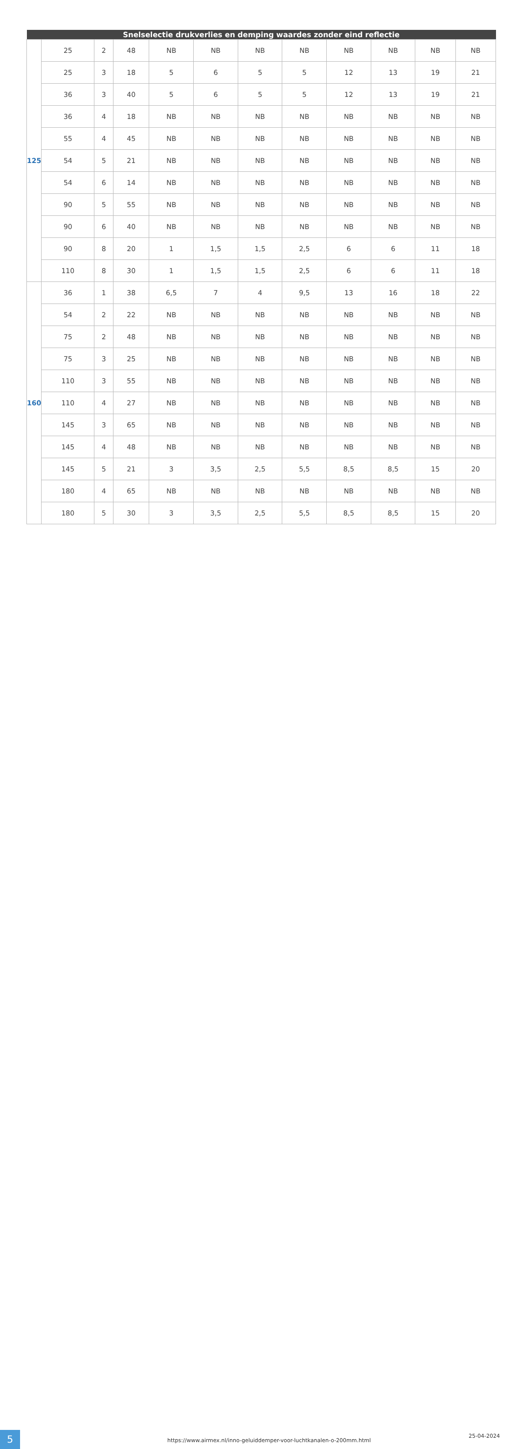| Snelselectie drukverlies en demping waardes zonder eind reflectie | | | | | | | | | | | |
| --- | --- | --- | --- | --- | --- | --- | --- | --- | --- | --- | --- |
| 125 | 25 | 2 | 48 | NB | NB | NB | NB | NB | NB | NB | NB |
| | 25 | 3 | 18 | 5 | 6 | 5 | 5 | 12 | 13 | 19 | 21 |
| | 36 | 3 | 40 | 5 | 6 | 5 | 5 | 12 | 13 | 19 | 21 |
| | 36 | 4 | 18 | NB | NB | NB | NB | NB | NB | NB | NB |
| | 55 | 4 | 45 | NB | NB | NB | NB | NB | NB | NB | NB |
| | 54 | 5 | 21 | NB | NB | NB | NB | NB | NB | NB | NB |
| | 54 | 6 | 14 | NB | NB | NB | NB | NB | NB | NB | NB |
| | 90 | 5 | 55 | NB | NB | NB | NB | NB | NB | NB | NB |
| | 90 | 6 | 40 | NB | NB | NB | NB | NB | NB | NB | NB |
| | 90 | 8 | 20 | 1 | 1,5 | 1,5 | 2,5 | 6 | 6 | 11 | 18 |
| | 110 | 8 | 30 | 1 | 1,5 | 1,5 | 2,5 | 6 | 6 | 11 | 18 |
| 160 | 36 | 1 | 38 | 6,5 | 7 | 4 | 9,5 | 13 | 16 | 18 | 22 |
| | 54 | 2 | 22 | NB | NB | NB | NB | NB | NB | NB | NB |
| | 75 | 2 | 48 | NB | NB | NB | NB | NB | NB | NB | NB |
| | 75 | 3 | 25 | NB | NB | NB | NB | NB | NB | NB | NB |
| | 110 | 3 | 55 | NB | NB | NB | NB | NB | NB | NB | NB |
| | 110 | 4 | 27 | NB | NB | NB | NB | NB | NB | NB | NB |
| | 145 | 3 | 65 | NB | NB | NB | NB | NB | NB | NB | NB |
| | 145 | 4 | 48 | NB | NB | NB | NB | NB | NB | NB | NB |
| | 145 | 5 | 21 | 3 | 3,5 | 2,5 | 5,5 | 8,5 | 8,5 | 15 | 20 |
| | 180 | 4 | 65 | NB | NB | NB | NB | NB | NB | NB | NB |
| | 180 | 5 | 30 | 3 | 3,5 | 2,5 | 5,5 | 8,5 | 8,5 | 15 | 20 |
5
https://www.airmex.nl/inno-geluiddemper-voor-luchtkanalen-o-200mm.html
25-04-2024